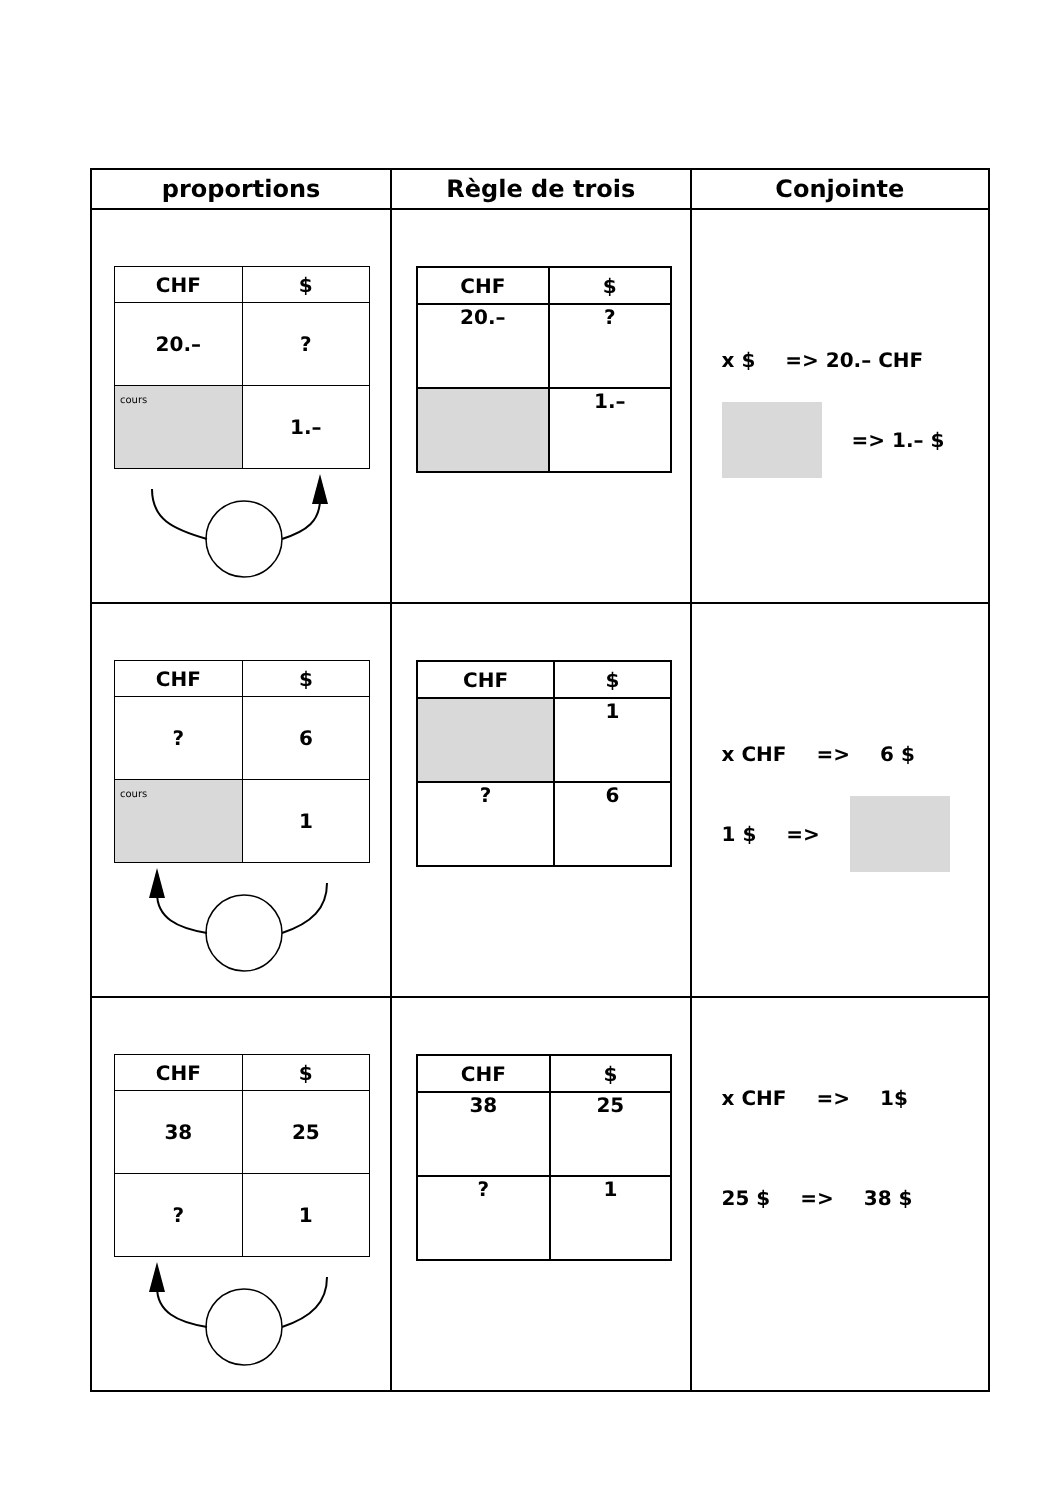| proportions | Règle de trois | Conjointe |
| --- | --- | --- |
| / CHF / $ / / --- / --- / / 20.– / ? / / cours / 1.– / | / CHF / $ / / --- / --- / / 20.– / ? / / / 1.– / | x $ => 20.– CHF => 1.– $ |
| / CHF / $ / / --- / --- / / ? / 6 / / cours / 1 / | / CHF / $ / / --- / --- / / / 1 / / ? / 6 / | x CHF => 6 $ 1 $ => |
| / CHF / $ / / --- / --- / / 38 / 25 / / ? / 1 / | / CHF / $ / / --- / --- / / 38 / 25 / / ? / 1 / | x CHF => 1$ 25 $ => 38 $ |